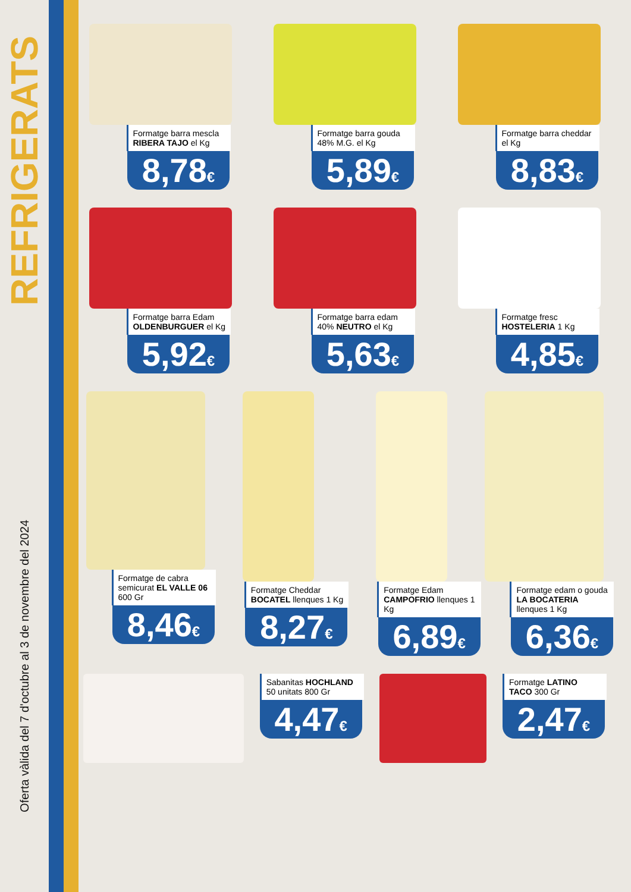REFRIGERATS
Oferta vàlida del 7 d'octubre al 3 de novembre del 2024
Formatge barra mescla RIBERA TAJO el Kg
8,78€
Formatge barra gouda 48% M.G. el Kg
5,89€
Formatge barra cheddar el Kg
8,83€
Formatge barra Edam OLDENBURGUER el Kg
5,92€
Formatge barra edam 40% NEUTRO el Kg
5,63€
Formatge fresc HOSTELERIA 1 Kg
4,85€
Formatge de cabra semicurat EL VALLE 06 600 Gr
8,46€
Formatge Cheddar BOCATEL llenques 1 Kg
8,27€
Formatge Edam CAMPOFRIO llenques 1 Kg
6,89€
Formatge edam o gouda LA BOCATERIA llenques 1 Kg
6,36€
Sabanitas HOCHLAND 50 unitats 800 Gr
4,47€
Formatge LATINO TACO 300 Gr
2,47€